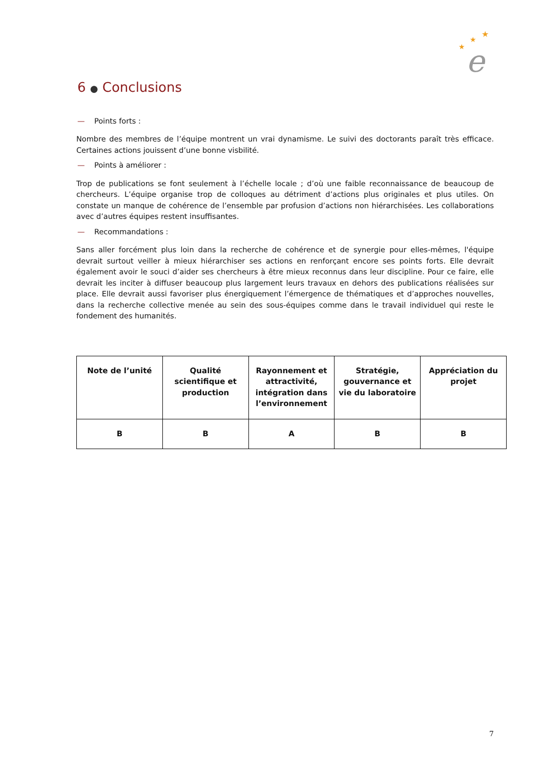★
★
★
e
6 ● Conclusions
— Points forts :
Nombre des membres de l’équipe montrent un vrai dynamisme. Le suivi des doctorants paraît très efficace. Certaines actions jouissent d’une bonne visbilité.
— Points à améliorer :
Trop de publications se font seulement à l’échelle locale ; d’où une faible reconnaissance de beaucoup de chercheurs. L’équipe organise trop de colloques au détriment d’actions plus originales et plus utiles. On constate un manque de cohérence de l’ensemble par profusion d’actions non hiérarchisées. Les collaborations avec d’autres équipes restent insuffisantes.
— Recommandations :
Sans aller forcément plus loin dans la recherche de cohérence et de synergie pour elles-mêmes, l'équipe devrait surtout veiller à mieux hiérarchiser ses actions en renforçant encore ses points forts. Elle devrait également avoir le souci d’aider ses chercheurs à être mieux reconnus dans leur discipline. Pour ce faire, elle devrait les inciter à diffuser beaucoup plus largement leurs travaux en dehors des publications réalisées sur place. Elle devrait aussi favoriser plus énergiquement l’émergence de thématiques et d’approches nouvelles, dans la recherche collective menée au sein des sous-équipes comme dans le travail individuel qui reste le fondement des humanités.
| Note de l’unité | Qualité scientifique et production | Rayonnement et attractivité, intégration dans l’environnement | Stratégie, gouvernance et vie du laboratoire | Appréciation du projet |
| B | B | A | B | B |
7